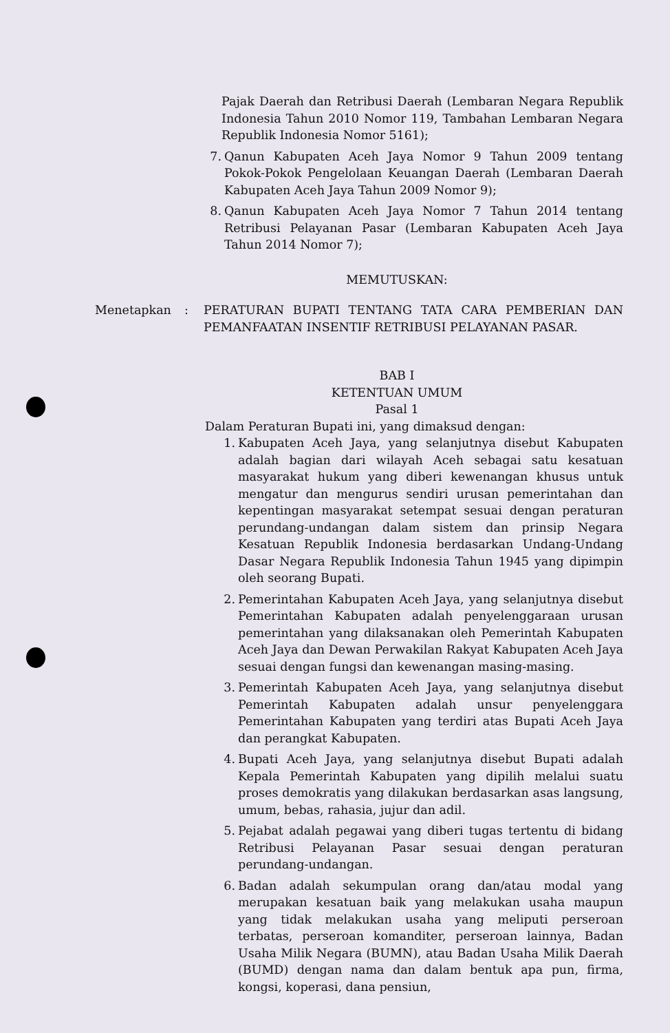Pajak Daerah dan Retribusi Daerah (Lembaran Negara Republik Indonesia Tahun 2010 Nomor 119, Tambahan Lembaran Negara Republik Indonesia Nomor 5161);
7. Qanun Kabupaten Aceh Jaya Nomor 9 Tahun 2009 tentang Pokok-Pokok Pengelolaan Keuangan Daerah (Lembaran Daerah Kabupaten Aceh Jaya Tahun 2009 Nomor 9);
8. Qanun Kabupaten Aceh Jaya Nomor 7 Tahun 2014 tentang Retribusi Pelayanan Pasar (Lembaran Kabupaten Aceh Jaya Tahun 2014 Nomor 7);
MEMUTUSKAN:
Menetapkan: PERATURAN BUPATI TENTANG TATA CARA PEMBERIAN DAN PEMANFAATAN INSENTIF RETRIBUSI PELAYANAN PASAR.
BAB I
KETENTUAN UMUM
Pasal 1
Dalam Peraturan Bupati ini, yang dimaksud dengan:
1. Kabupaten Aceh Jaya, yang selanjutnya disebut Kabupaten adalah bagian dari wilayah Aceh sebagai satu kesatuan masyarakat hukum yang diberi kewenangan khusus untuk mengatur dan mengurus sendiri urusan pemerintahan dan kepentingan masyarakat setempat sesuai dengan peraturan perundang-undangan dalam sistem dan prinsip Negara Kesatuan Republik Indonesia berdasarkan Undang-Undang Dasar Negara Republik Indonesia Tahun 1945 yang dipimpin oleh seorang Bupati.
2. Pemerintahan Kabupaten Aceh Jaya, yang selanjutnya disebut Pemerintahan Kabupaten adalah penyelenggaraan urusan pemerintahan yang dilaksanakan oleh Pemerintah Kabupaten Aceh Jaya dan Dewan Perwakilan Rakyat Kabupaten Aceh Jaya sesuai dengan fungsi dan kewenangan masing-masing.
3. Pemerintah Kabupaten Aceh Jaya, yang selanjutnya disebut Pemerintah Kabupaten adalah unsur penyelenggara Pemerintahan Kabupaten yang terdiri atas Bupati Aceh Jaya dan perangkat Kabupaten.
4. Bupati Aceh Jaya, yang selanjutnya disebut Bupati adalah Kepala Pemerintah Kabupaten yang dipilih melalui suatu proses demokratis yang dilakukan berdasarkan asas langsung, umum, bebas, rahasia, jujur dan adil.
5. Pejabat adalah pegawai yang diberi tugas tertentu di bidang Retribusi Pelayanan Pasar sesuai dengan peraturan perundang-undangan.
6. Badan adalah sekumpulan orang dan/atau modal yang merupakan kesatuan baik yang melakukan usaha maupun yang tidak melakukan usaha yang meliputi perseroan terbatas, perseroan komanditer, perseroan lainnya, Badan Usaha Milik Negara (BUMN), atau Badan Usaha Milik Daerah (BUMD) dengan nama dan dalam bentuk apa pun, firma, kongsi, koperasi, dana pensiun,